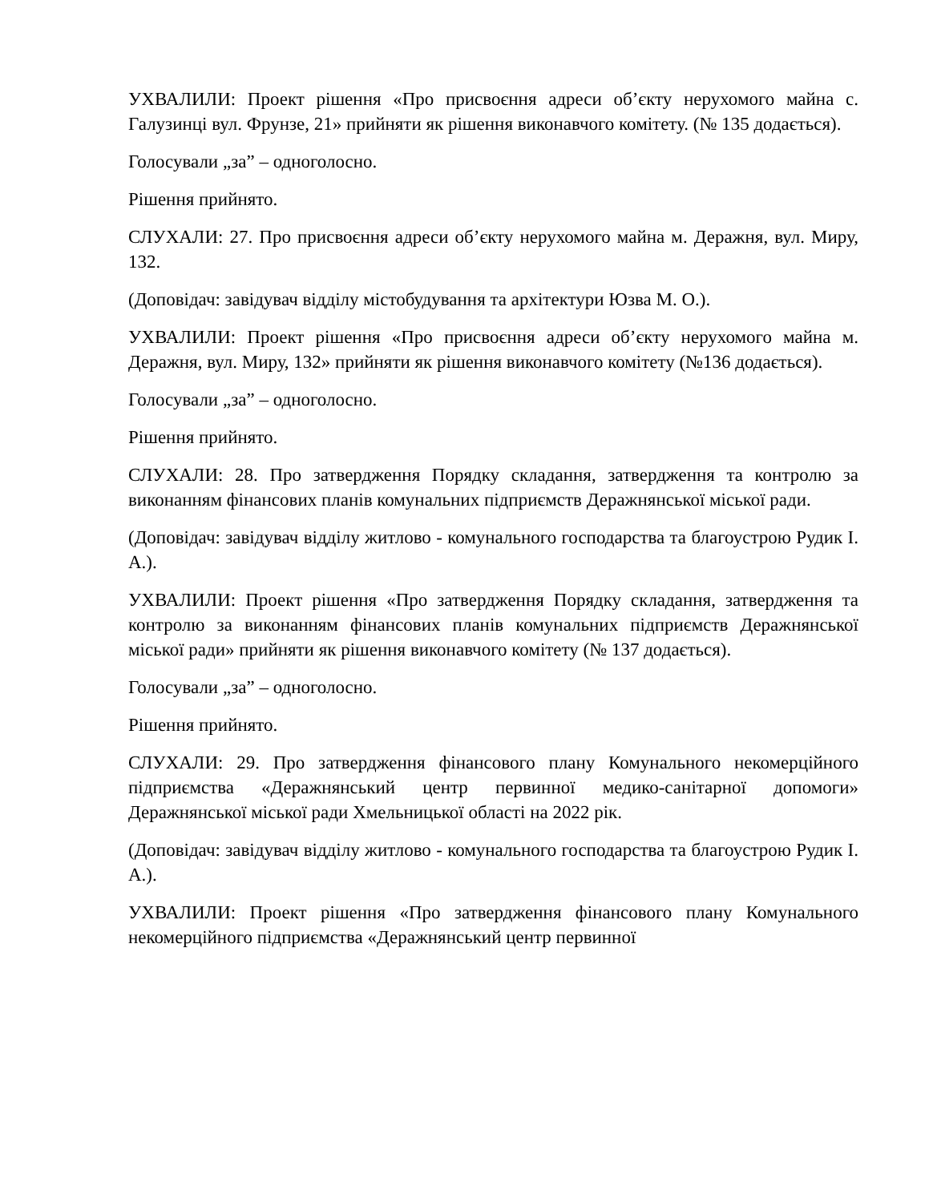УХВАЛИЛИ: Проект рішення «Про присвоєння адреси об’єкту нерухомого майна с. Галузинці вул. Фрунзе, 21» прийняти як рішення виконавчого комітету. (№ 135 додається).
Голосували „за” – одноголосно.
Рішення прийнято.
СЛУХАЛИ: 27. Про присвоєння адреси об’єкту нерухомого майна м. Деражня, вул. Миру, 132.
(Доповідач: завідувач відділу містобудування та архітектури Юзва М. О.).
УХВАЛИЛИ: Проект рішення «Про присвоєння адреси об’єкту нерухомого майна м. Деражня, вул. Миру, 132» прийняти як рішення виконавчого комітету (№136 додається).
Голосували „за” – одноголосно.
Рішення прийнято.
СЛУХАЛИ: 28. Про затвердження Порядку складання, затвердження та контролю за виконанням фінансових планів комунальних підприємств Деражнянської міської ради.
(Доповідач: завідувач відділу житлово - комунального господарства та благоустрою Рудик І. А.).
УХВАЛИЛИ: Проект рішення «Про затвердження Порядку складання, затвердження та контролю за виконанням фінансових планів комунальних підприємств Деражнянської міської ради» прийняти як рішення виконавчого комітету (№ 137 додається).
Голосували „за” – одноголосно.
Рішення прийнято.
СЛУХАЛИ: 29. Про затвердження фінансового плану Комунального некомерційного підприємства «Деражнянський центр первинної медико-санітарної допомоги» Деражнянської міської ради Хмельницької області на 2022 рік.
(Доповідач: завідувач відділу житлово - комунального господарства та благоустрою Рудик І. А.).
УХВАЛИЛИ: Проект рішення «Про затвердження фінансового плану Комунального некомерційного підприємства «Деражнянський центр первинної